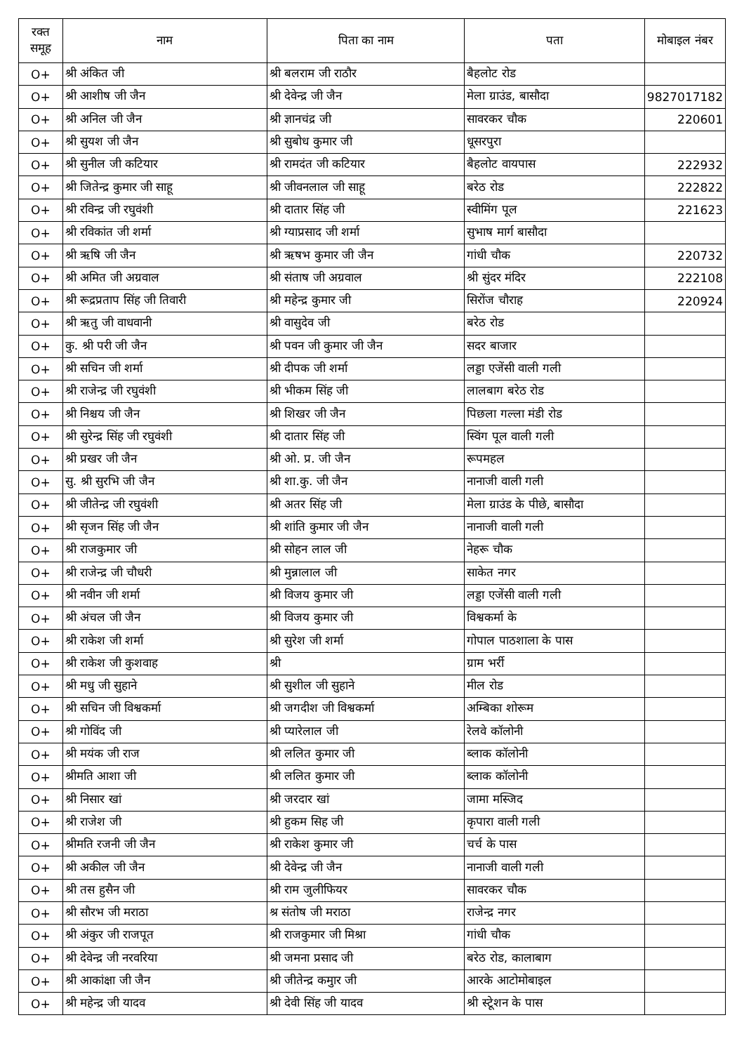| रक्त समूह | नाम | पिता का नाम | पता | मोबाइल नंबर |
| --- | --- | --- | --- | --- |
| O+ | श्री अंकित जी | श्री बलराम जी राठौर | बैहलोट रोड | |
| O+ | श्री आशीष जी जैन | श्री देवेन्द्र जी जैन | मेला ग्राउंड, बासौदा | 9827017182 |
| O+ | श्री अनिल जी जैन | श्री ज्ञानचंद्र जी | सावरकर चौक | 220601 |
| O+ | श्री सुयश जी जैन | श्री सुबोध कुमार जी | धूसरपुरा | |
| O+ | श्री सुनील जी कटियार | श्री रामदंत जी कटियार | बैहलोट वायपास | 222932 |
| O+ | श्री जितेन्द्र कुमार जी साहू | श्री जीवनलाल जी साहू | बरेठ रोड | 222822 |
| O+ | श्री रविन्द्र जी रघुवंशी | श्री दातार सिंह जी | स्वीमिंग पूल | 221623 |
| O+ | श्री रविकांत जी शर्मा | श्री ग्याप्रसाद जी शर्मा | सुभाष मार्ग बासौदा | |
| O+ | श्री ऋषि जी जैन | श्री ऋषभ कुमार जी जैन | गांधी चौक | 220732 |
| O+ | श्री अमित जी अग्रवाल | श्री संताष जी अग्रवाल | श्री सुंदर मंदिर | 222108 |
| O+ | श्री रूद्रप्रताप सिंह जी तिवारी | श्री महेन्द्र कुमार जी | सिरोंज चौराह | 220924 |
| O+ | श्री ऋतु जी वाधवानी | श्री वासुदेव जी | बरेठ रोड | |
| O+ | कु. श्री परी जी जैन | श्री पवन जी कुमार जी जैन | सदर बाजार | |
| O+ | श्री सचिन जी शर्मा | श्री दीपक जी शर्मा | लड्डा एजेंसी वाली गली | |
| O+ | श्री राजेन्द्र जी रघुवंशी | श्री भीकम सिंह जी | लालबाग बरेठ रोड | |
| O+ | श्री निश्चय जी जैन | श्री शिखर जी जैन | पिछला गल्ला मंडी रोड | |
| O+ | श्री सुरेन्द्र सिंह जी रघुवंशी | श्री दातार सिंह जी | स्विंग पूल वाली गली | |
| O+ | श्री प्रखर जी जैन | श्री ओ. प्र. जी जैन | रूपमहल | |
| O+ | सु. श्री सुरभि जी जैन | श्री शा.कु. जी जैन | नानाजी वाली गली | |
| O+ | श्री जीतेन्द्र जी रघुवंशी | श्री अतर सिंह जी | मेला ग्राउंड के पीछे, बासौदा | |
| O+ | श्री सृजन सिंह जी जैन | श्री शांति कुमार जी जैन | नानाजी वाली गली | |
| O+ | श्री राजकुमार जी | श्री सोहन लाल जी | नेहरू चौक | |
| O+ | श्री राजेन्द्र जी चौधरी | श्री मुन्नालाल जी | साकेत नगर | |
| O+ | श्री नवीन जी शर्मा | श्री विजय कुमार जी | लड्डा एजेंसी वाली गली | |
| O+ | श्री अंचल जी जैन | श्री विजय कुमार जी | विश्वकर्मा के | |
| O+ | श्री राकेश जी शर्मा | श्री सुरेश जी शर्मा | गोपाल पाठशाला के पास | |
| O+ | श्री राकेश जी कुशवाह | श्री | ग्राम भर्री | |
| O+ | श्री मधु जी सुहाने | श्री सुशील जी सुहाने | मील रोड | |
| O+ | श्री सचिन जी विश्वकर्मा | श्री जगदीश जी विश्वकर्मा | अम्बिका शोरूम | |
| O+ | श्री गोविंद जी | श्री प्यारेलाल जी | रेलवे कॉलोनी | |
| O+ | श्री मयंक जी राज | श्री ललित कुमार जी | ब्लाक कॉलोनी | |
| O+ | श्रीमति आशा जी | श्री ललित कुमार जी | ब्लाक कॉलोनी | |
| O+ | श्री निसार खां | श्री जरदार खां | जामा मस्जिद | |
| O+ | श्री राजेश जी | श्री हुकम सिह जी | कृपारा वाली गली | |
| O+ | श्रीमति रजनी जी जैन | श्री राकेश कुमार जी | चर्च के पास | |
| O+ | श्री अकील जी जैन | श्री देवेन्द्र जी जैन | नानाजी वाली गली | |
| O+ | श्री तस हुसैन जी | श्री राम जुलीफियर | सावरकर चौक | |
| O+ | श्री सौरभ जी मराठा | श्र संतोष जी मराठा | राजेन्द्र नगर | |
| O+ | श्री अंकुर जी राजपूत | श्री राजकुमार जी मिश्रा | गांधी चौक | |
| O+ | श्री देवेन्द्र जी नरवरिया | श्री जमना प्रसाद जी | बरेठ रोड, कालाबाग | |
| O+ | श्री आकांक्षा जी जैन | श्री जीतेन्द्र कमुार जी | आरके आटोमोबाइल | |
| O+ | श्री महेन्द्र जी यादव | श्री देवी सिंह जी यादव | श्री स्टेूशन के पास | |